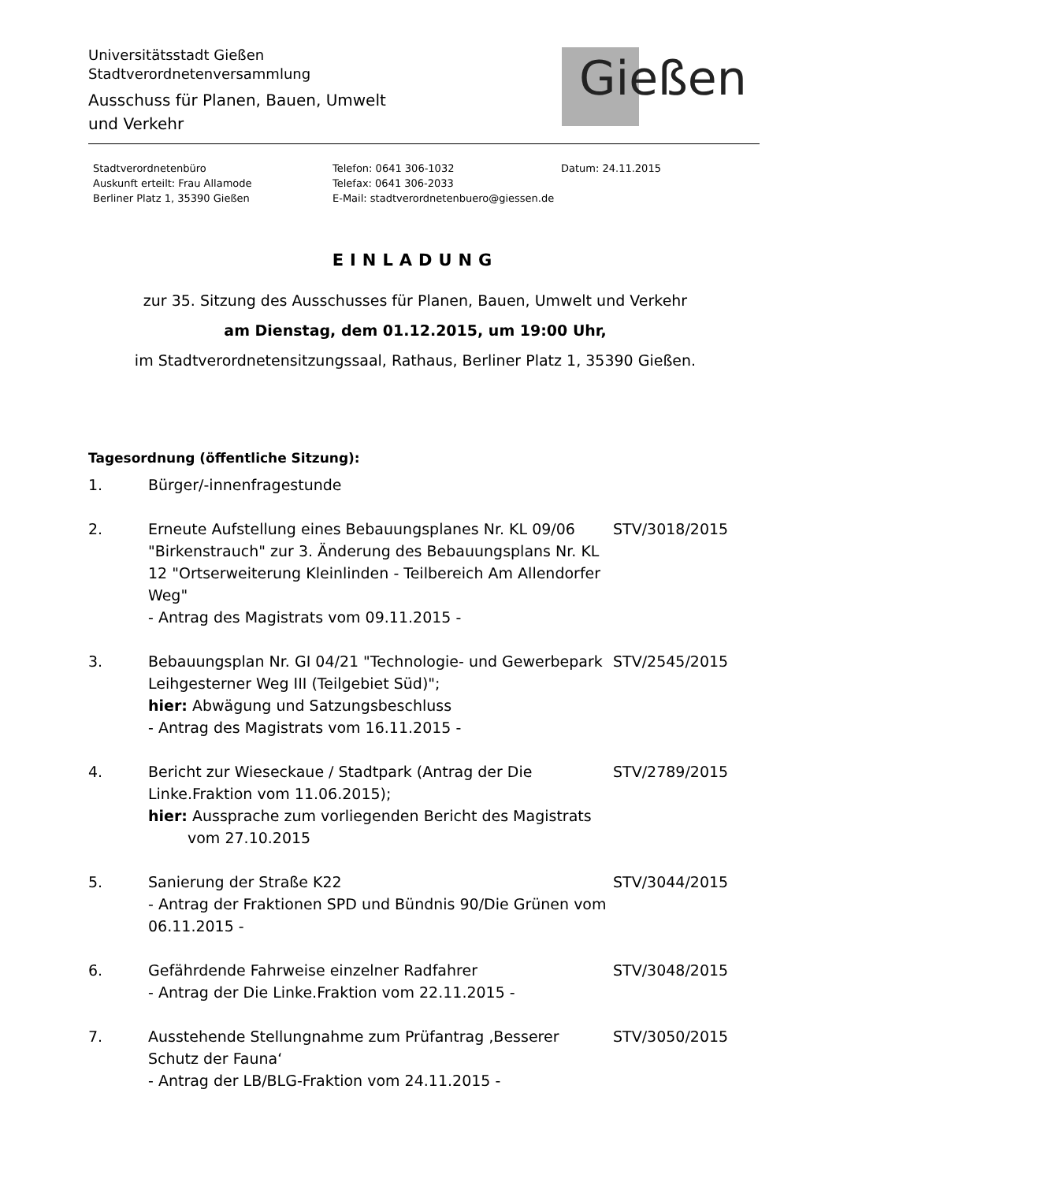Universitätsstadt Gießen
Stadtverordnetenversammlung
Ausschuss für Planen, Bauen, Umwelt
und Verkehr
Gießen
Stadtverordnetenbüro
Auskunft erteilt: Frau Allamode
Berliner Platz 1, 35390 Gießen
Telefon: 0641 306-1032
Telefax: 0641 306-2033
E-Mail: stadtverordnetenbuero@giessen.de
Datum: 24.11.2015
EINLADUNG
zur 35. Sitzung des Ausschusses für Planen, Bauen, Umwelt und Verkehr
am Dienstag, dem 01.12.2015, um 19:00 Uhr,
im Stadtverordnetensitzungssaal, Rathaus, Berliner Platz 1, 35390 Gießen.
Tagesordnung (öffentliche Sitzung):
1. Bürger/-innenfragestunde
2. Erneute Aufstellung eines Bebauungsplanes Nr. KL 09/06 "Birkenstrauch" zur 3. Änderung des Bebauungsplans Nr. KL 12 "Ortserweiterung Kleinlinden - Teilbereich Am Allendorfer Weg"
- Antrag des Magistrats vom 09.11.2015 -
STV/3018/2015
3. Bebauungsplan Nr. GI 04/21 "Technologie- und Gewerbepark Leihgesterner Weg III (Teilgebiet Süd)";
hier: Abwägung und Satzungsbeschluss
- Antrag des Magistrats vom 16.11.2015 -
STV/2545/2015
4. Bericht zur Wieseckaue / Stadtpark (Antrag der Die Linke.Fraktion vom 11.06.2015);
hier: Aussprache zum vorliegenden Bericht des Magistrats
vom 27.10.2015
STV/2789/2015
5. Sanierung der Straße K22
- Antrag der Fraktionen SPD und Bündnis 90/Die Grünen vom 06.11.2015 -
STV/3044/2015
6. Gefährdende Fahrweise einzelner Radfahrer
- Antrag der Die Linke.Fraktion vom 22.11.2015 -
STV/3048/2015
7. Ausstehende Stellungnahme zum Prüfantrag ‚Besserer Schutz der Fauna‘
- Antrag der LB/BLG-Fraktion vom 24.11.2015 -
STV/3050/2015